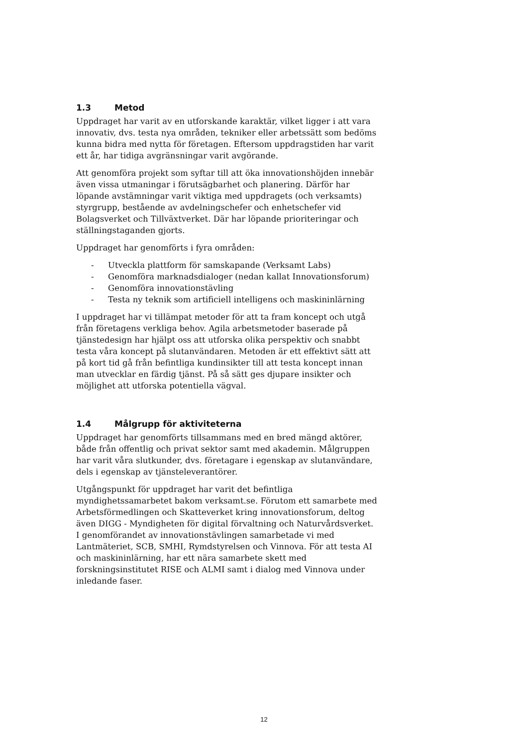1.3 Metod
Uppdraget har varit av en utforskande karaktär, vilket ligger i att vara innovativ, dvs. testa nya områden, tekniker eller arbetssätt som bedöms kunna bidra med nytta för företagen. Eftersom uppdragstiden har varit ett år, har tidiga avgränsningar varit avgörande.
Att genomföra projekt som syftar till att öka innovationshöjden innebär även vissa utmaningar i förutsägbarhet och planering. Därför har löpande avstämningar varit viktiga med uppdragets (och verksamts) styrgrupp, bestående av avdelningschefer och enhetschefer vid Bolagsverket och Tillväxtverket. Där har löpande prioriteringar och ställningstaganden gjorts.
Uppdraget har genomförts i fyra områden:
- Utveckla plattform för samskapande (Verksamt Labs)
- Genomföra marknadsdialoger (nedan kallat Innovationsforum)
- Genomföra innovationstävling
- Testa ny teknik som artificiell intelligens och maskininlärning
I uppdraget har vi tillämpat metoder för att ta fram koncept och utgå från företagens verkliga behov. Agila arbetsmetoder baserade på tjänstedesign har hjälpt oss att utforska olika perspektiv och snabbt testa våra koncept på slutanvändaren. Metoden är ett effektivt sätt att på kort tid gå från befintliga kundinsikter till att testa koncept innan man utvecklar en färdig tjänst. På så sätt ges djupare insikter och möjlighet att utforska potentiella vägval.
1.4 Målgrupp för aktiviteterna
Uppdraget har genomförts tillsammans med en bred mängd aktörer, både från offentlig och privat sektor samt med akademin. Målgruppen har varit våra slutkunder, dvs. företagare i egenskap av slutanvändare, dels i egenskap av tjänsteleverantörer.
Utgångspunkt för uppdraget har varit det befintliga myndighetssamarbetet bakom verksamt.se. Förutom ett samarbete med Arbetsförmedlingen och Skatteverket kring innovationsforum, deltog även DIGG - Myndigheten för digital förvaltning och Naturvårdsverket. I genomförandet av innovationstävlingen samarbetade vi med Lantmäteriet, SCB, SMHI, Rymdstyrelsen och Vinnova. För att testa AI och maskininlärning, har ett nära samarbete skett med forskningsinstitutet RISE och ALMI samt i dialog med Vinnova under inledande faser.
12